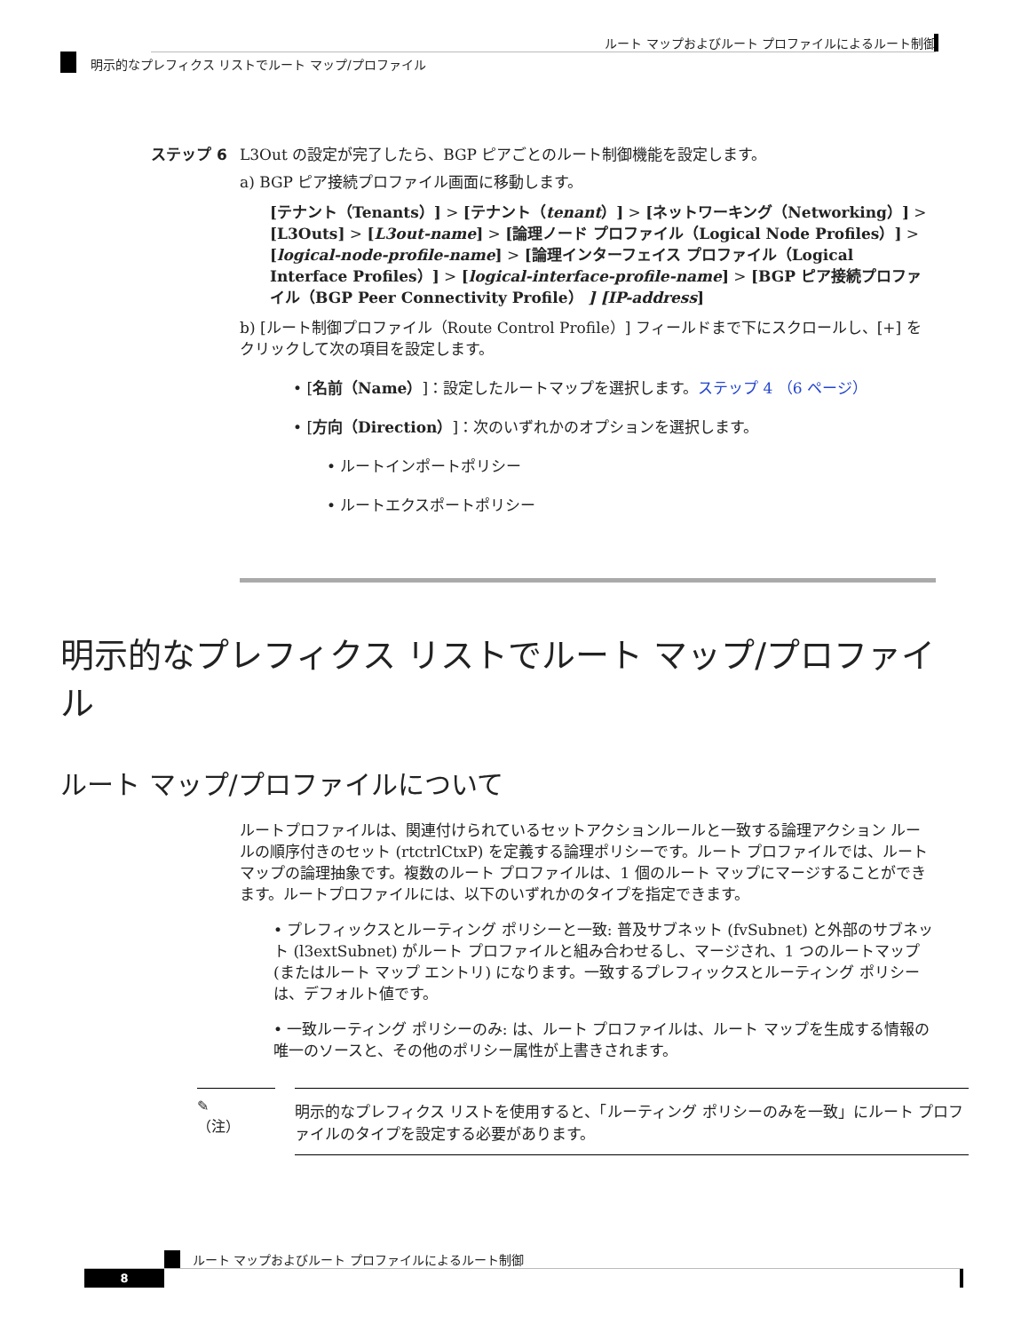ルート マップおよびルート プロファイルによるルート制御
明示的なプレフィクス リストでルート マップ/プロファイル
ステップ 6 L3Out の設定が完了したら、BGP ピアごとのルート制御機能を設定します。
a) BGP ピア接続プロファイル画面に移動します。
[テナント（Tenants）] > [テナント（tenant）] > [ネットワーキング（Networking）] > [L3Outs] > [L3out-name] > [論理ノード プロファイル（Logical Node Profiles）] > [logical-node-profile-name] > [論理インターフェイス プロファイル（Logical Interface Profiles）] > [logical-interface-profile-name] > [BGP ピア接続プロファイル（BGP Peer Connectivity Profile） ] [IP-address]
b) [ルート制御プロファイル（Route Control Profile）] フィールドまで下にスクロールし、[+] をクリックして次の項目を設定します。
• [名前（Name）]：設定したルートマップを選択します。ステップ 4 （6 ページ）
• [方向（Direction）]：次のいずれかのオプションを選択します。
• ルートインポートポリシー
• ルートエクスポートポリシー
明示的なプレフィクス リストでルート マップ/プロファイル
ルート マップ/プロファイルについて
ルートプロファイルは、関連付けられているセットアクションルールと一致する論理アクション ルールの順序付きのセット (rtctrlCtxP) を定義する論理ポリシーです。ルート プロファイルでは、ルート マップの論理抽象です。複数のルート プロファイルは、1 個のルート マップにマージすることができます。ルートプロファイルには、以下のいずれかのタイプを指定できます。
• プレフィックスとルーティング ポリシーと一致: 普及サブネット (fvSubnet) と外部のサブネット (l3extSubnet) がルート プロファイルと組み合わせるし、マージされ、1 つのルートマップ (またはルート マップ エントリ) になります。一致するプレフィックスとルーティング ポリシーは、デフォルト値です。
• 一致ルーティング ポリシーのみ: は、ルート プロファイルは、ルート マップを生成する情報の唯一のソースと、その他のポリシー属性が上書きされます。
✎
（注）
明示的なプレフィクス リストを使用すると、「ルーティング ポリシーのみを一致」にルート プロファイルのタイプを設定する必要があります。
ルート マップおよびルート プロファイルによるルート制御
8